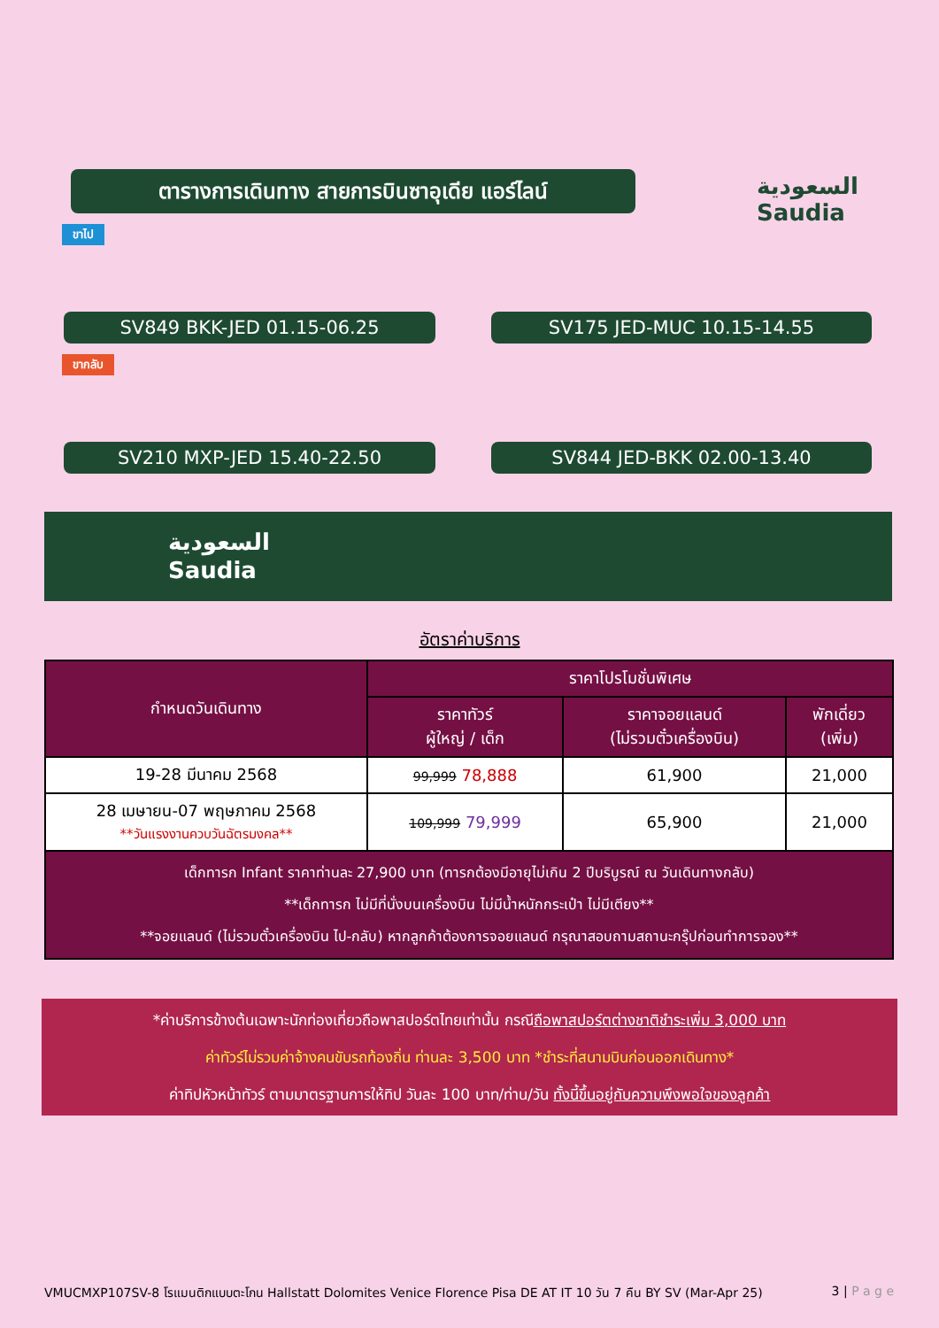ตารางการเดินทาง สายการบินซาอุเดีย แอร์ไลน์
السعودية
Saudia
ขาไป
SV849 BKK-JED 01.15-06.25 SV175 JED-MUC 10.15-14.55
ขากลับ
SV210 MXP-JED 15.40-22.50 SV844 JED-BKK 02.00-13.40
السعودية
Saudia
อัตราค่าบริการ
| กำหนดวันเดินทาง | ราคาโปรโมชั่นพิเศษ | | |
| --- | --- | --- | --- |
| | ราคาทัวร์ ผู้ใหญ่ / เด็ก | ราคาจอยแลนด์ (ไม่รวมตั๋วเครื่องบิน) | พักเดี่ยว (เพิ่ม) |
| 19-28 มีนาคม 2568 | 99,999 78,888 | 61,900 | 21,000 |
| 28 เมษายน-07 พฤษภาคม 2568 **วันแรงงานควบวันฉัตรมงคล** | 109,999 79,999 | 65,900 | 21,000 |
| เด็กทารก Infant ราคาท่านละ 27,900 บาท (ทารกต้องมีอายุไม่เกิน 2 ปีบริบูรณ์ ณ วันเดินทางกลับ) **เด็กทารก ไม่มีที่นั่งบนเครื่องบิน ไม่มีน้ำหนักกระเป๋า ไม่มีเตียง** **จอยแลนด์ (ไม่รวมตั๋วเครื่องบิน ไป-กลับ) หากลูกค้าต้องการจอยแลนด์ กรุณาสอบถามสถานะกรุ๊ปก่อนทำการจอง** | | | |
*ค่าบริการข้างต้นเฉพาะนักท่องเที่ยวถือพาสปอร์ตไทยเท่านั้น กรณีถือพาสปอร์ตต่างชาติชำระเพิ่ม 3,000 บาท
ค่าทัวร์ไม่รวมค่าจ้างคนขับรถท้องถิ่น ท่านละ 3,500 บาท *ชำระที่สนามบินก่อนออกเดินทาง*
ค่าทิปหัวหน้าทัวร์ ตามมาตรฐานการให้ทิป วันละ 100 บาท/ท่าน/วัน ทั้งนี้ขึ้นอยู่กับความพึงพอใจของลูกค้า
VMUCMXP107SV-8 โรแมนติกแบบตะโกน Hallstatt Dolomites Venice Florence Pisa DE AT IT 10 วัน 7 คืน BY SV (Mar-Apr 25) 3 | P a g e